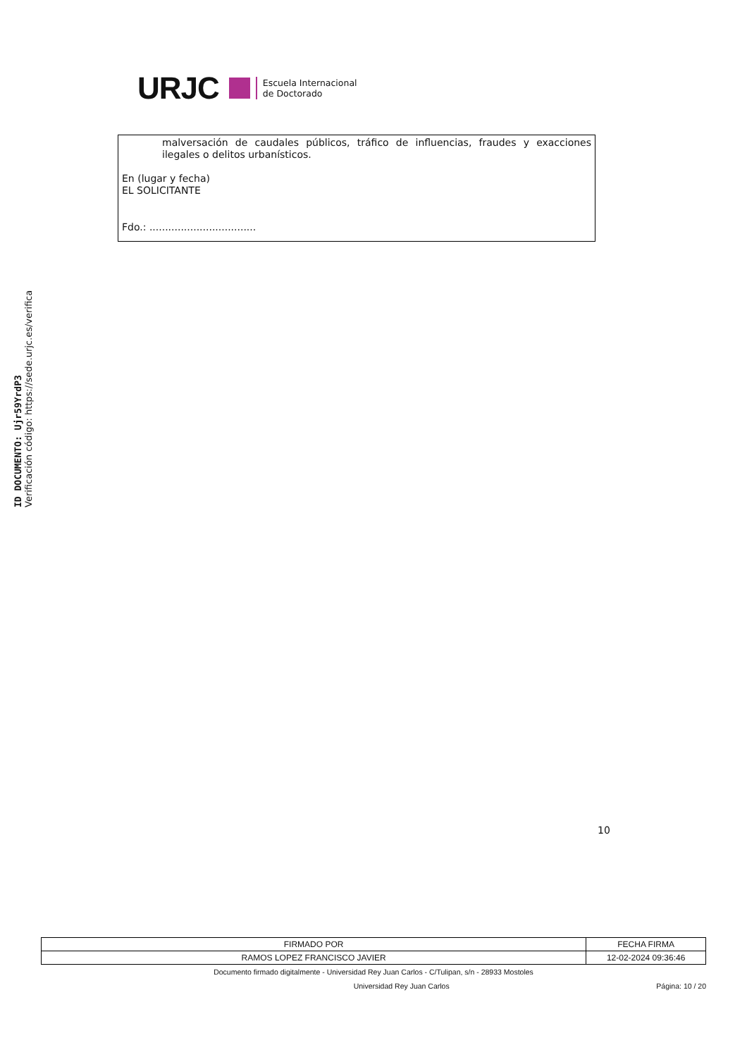ID DOCUMENTO: Ujr59YrdP3
Verificación código: https://sede.urjc.es/verifica
URJC
Escuela Internacional
de Doctorado
malversación de caudales públicos, tráfico de influencias, fraudes y exacciones ilegales o delitos urbanísticos.
En (lugar y fecha)
EL SOLICITANTE
Fdo.: ..................................
10
| FIRMADO POR | FECHA FIRMA |
| RAMOS LOPEZ FRANCISCO JAVIER | 12-02-2024 09:36:46 |
Documento firmado digitalmente - Universidad Rey Juan Carlos - C/Tulipan, s/n - 28933 Mostoles
Universidad Rey Juan Carlos Página: 10 / 20